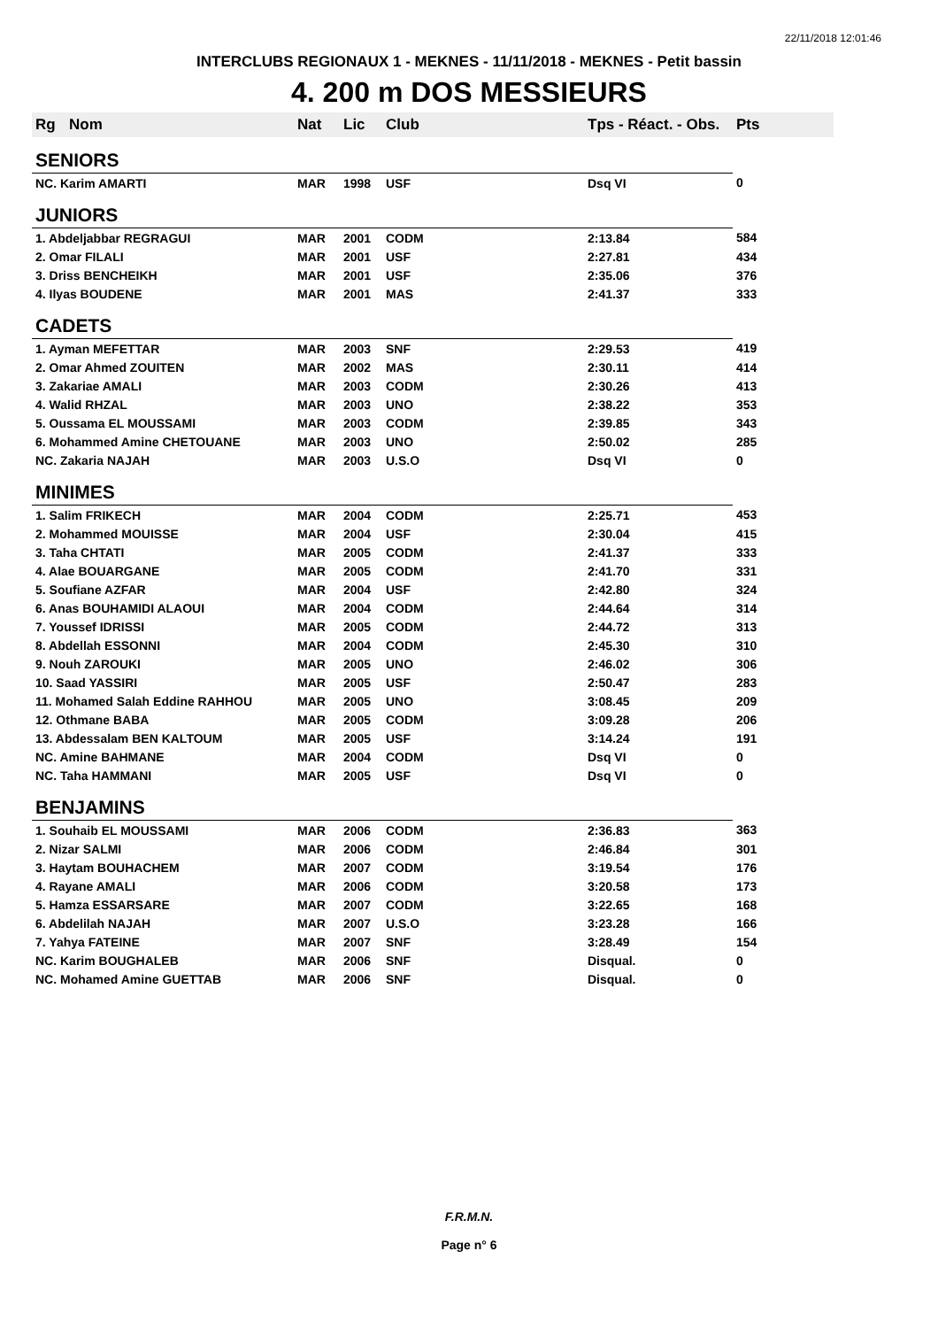22/11/2018 12:01:46
INTERCLUBS REGIONAUX 1 - MEKNES - 11/11/2018 - MEKNES - Petit bassin
4. 200 m DOS MESSIEURS
| Rg | Nom | Nat | Lic | Club | Tps - Réact. - Obs. | Pts |
| --- | --- | --- | --- | --- | --- | --- |
| SENIORS | | | | | | |
| NC. Karim AMARTI | | MAR | 1998 | USF | Dsq VI | 0 |
| JUNIORS | | | | | | |
| 1. Abdeljabbar REGRAGUI | | MAR | 2001 | CODM | 2:13.84 | 584 |
| 2. Omar FILALI | | MAR | 2001 | USF | 2:27.81 | 434 |
| 3. Driss BENCHEIKH | | MAR | 2001 | USF | 2:35.06 | 376 |
| 4. Ilyas BOUDENE | | MAR | 2001 | MAS | 2:41.37 | 333 |
| CADETS | | | | | | |
| 1. Ayman MEFETTAR | | MAR | 2003 | SNF | 2:29.53 | 419 |
| 2. Omar Ahmed ZOUITEN | | MAR | 2002 | MAS | 2:30.11 | 414 |
| 3. Zakariae AMALI | | MAR | 2003 | CODM | 2:30.26 | 413 |
| 4. Walid RHZAL | | MAR | 2003 | UNO | 2:38.22 | 353 |
| 5. Oussama EL MOUSSAMI | | MAR | 2003 | CODM | 2:39.85 | 343 |
| 6. Mohammed Amine CHETOUANE | | MAR | 2003 | UNO | 2:50.02 | 285 |
| NC. Zakaria NAJAH | | MAR | 2003 | U.S.O | Dsq VI | 0 |
| MINIMES | | | | | | |
| 1. Salim FRIKECH | | MAR | 2004 | CODM | 2:25.71 | 453 |
| 2. Mohammed MOUISSE | | MAR | 2004 | USF | 2:30.04 | 415 |
| 3. Taha CHTATI | | MAR | 2005 | CODM | 2:41.37 | 333 |
| 4. Alae BOUARGANE | | MAR | 2005 | CODM | 2:41.70 | 331 |
| 5. Soufiane AZFAR | | MAR | 2004 | USF | 2:42.80 | 324 |
| 6. Anas BOUHAMIDI ALAOUI | | MAR | 2004 | CODM | 2:44.64 | 314 |
| 7. Youssef IDRISSI | | MAR | 2005 | CODM | 2:44.72 | 313 |
| 8. Abdellah ESSONNI | | MAR | 2004 | CODM | 2:45.30 | 310 |
| 9. Nouh ZAROUKI | | MAR | 2005 | UNO | 2:46.02 | 306 |
| 10. Saad YASSIRI | | MAR | 2005 | USF | 2:50.47 | 283 |
| 11. Mohamed Salah Eddine RAHHOU | | MAR | 2005 | UNO | 3:08.45 | 209 |
| 12. Othmane BABA | | MAR | 2005 | CODM | 3:09.28 | 206 |
| 13. Abdessalam BEN KALTOUM | | MAR | 2005 | USF | 3:14.24 | 191 |
| NC. Amine BAHMANE | | MAR | 2004 | CODM | Dsq VI | 0 |
| NC. Taha HAMMANI | | MAR | 2005 | USF | Dsq VI | 0 |
| BENJAMINS | | | | | | |
| 1. Souhaib EL MOUSSAMI | | MAR | 2006 | CODM | 2:36.83 | 363 |
| 2. Nizar SALMI | | MAR | 2006 | CODM | 2:46.84 | 301 |
| 3. Haytam BOUHACHEM | | MAR | 2007 | CODM | 3:19.54 | 176 |
| 4. Rayane AMALI | | MAR | 2006 | CODM | 3:20.58 | 173 |
| 5. Hamza ESSARSARE | | MAR | 2007 | CODM | 3:22.65 | 168 |
| 6. Abdelilah NAJAH | | MAR | 2007 | U.S.O | 3:23.28 | 166 |
| 7. Yahya FATEINE | | MAR | 2007 | SNF | 3:28.49 | 154 |
| NC. Karim BOUGHALEB | | MAR | 2006 | SNF | Disqual. | 0 |
| NC. Mohamed Amine GUETTAB | | MAR | 2006 | SNF | Disqual. | 0 |
F.R.M.N.
Page n° 6